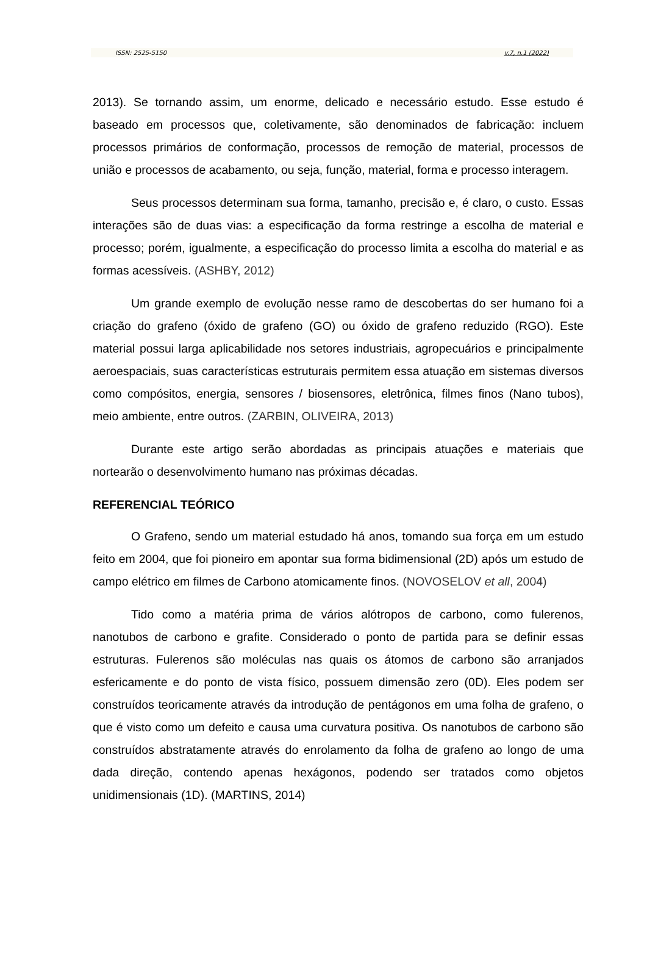ISSN: 2525-5150 v.7, n.1 (2022)
2013). Se tornando assim, um enorme, delicado e necessário estudo. Esse estudo é baseado em processos que, coletivamente, são denominados de fabricação: incluem processos primários de conformação, processos de remoção de material, processos de união e processos de acabamento, ou seja, função, material, forma e processo interagem.
Seus processos determinam sua forma, tamanho, precisão e, é claro, o custo. Essas interações são de duas vias: a especificação da forma restringe a escolha de material e processo; porém, igualmente, a especificação do processo limita a escolha do material e as formas acessíveis. (ASHBY, 2012)
Um grande exemplo de evolução nesse ramo de descobertas do ser humano foi a criação do grafeno (óxido de grafeno (GO) ou óxido de grafeno reduzido (RGO). Este material possui larga aplicabilidade nos setores industriais, agropecuários e principalmente aeroespaciais, suas características estruturais permitem essa atuação em sistemas diversos como compósitos, energia, sensores / biosensores, eletrônica, filmes finos (Nano tubos), meio ambiente, entre outros. (ZARBIN, OLIVEIRA, 2013)
Durante este artigo serão abordadas as principais atuações e materiais que nortearão o desenvolvimento humano nas próximas décadas.
REFERENCIAL TEÓRICO
O Grafeno, sendo um material estudado há anos, tomando sua força em um estudo feito em 2004, que foi pioneiro em apontar sua forma bidimensional (2D) após um estudo de campo elétrico em filmes de Carbono atomicamente finos. (NOVOSELOV et all, 2004)
Tido como a matéria prima de vários alótropos de carbono, como fulerenos, nanotubos de carbono e grafite. Considerado o ponto de partida para se definir essas estruturas. Fulerenos são moléculas nas quais os átomos de carbono são arranjados esfericamente e do ponto de vista físico, possuem dimensão zero (0D). Eles podem ser construídos teoricamente através da introdução de pentágonos em uma folha de grafeno, o que é visto como um defeito e causa uma curvatura positiva. Os nanotubos de carbono são construídos abstratamente através do enrolamento da folha de grafeno ao longo de uma dada direção, contendo apenas hexágonos, podendo ser tratados como objetos unidimensionais (1D). (MARTINS, 2014)